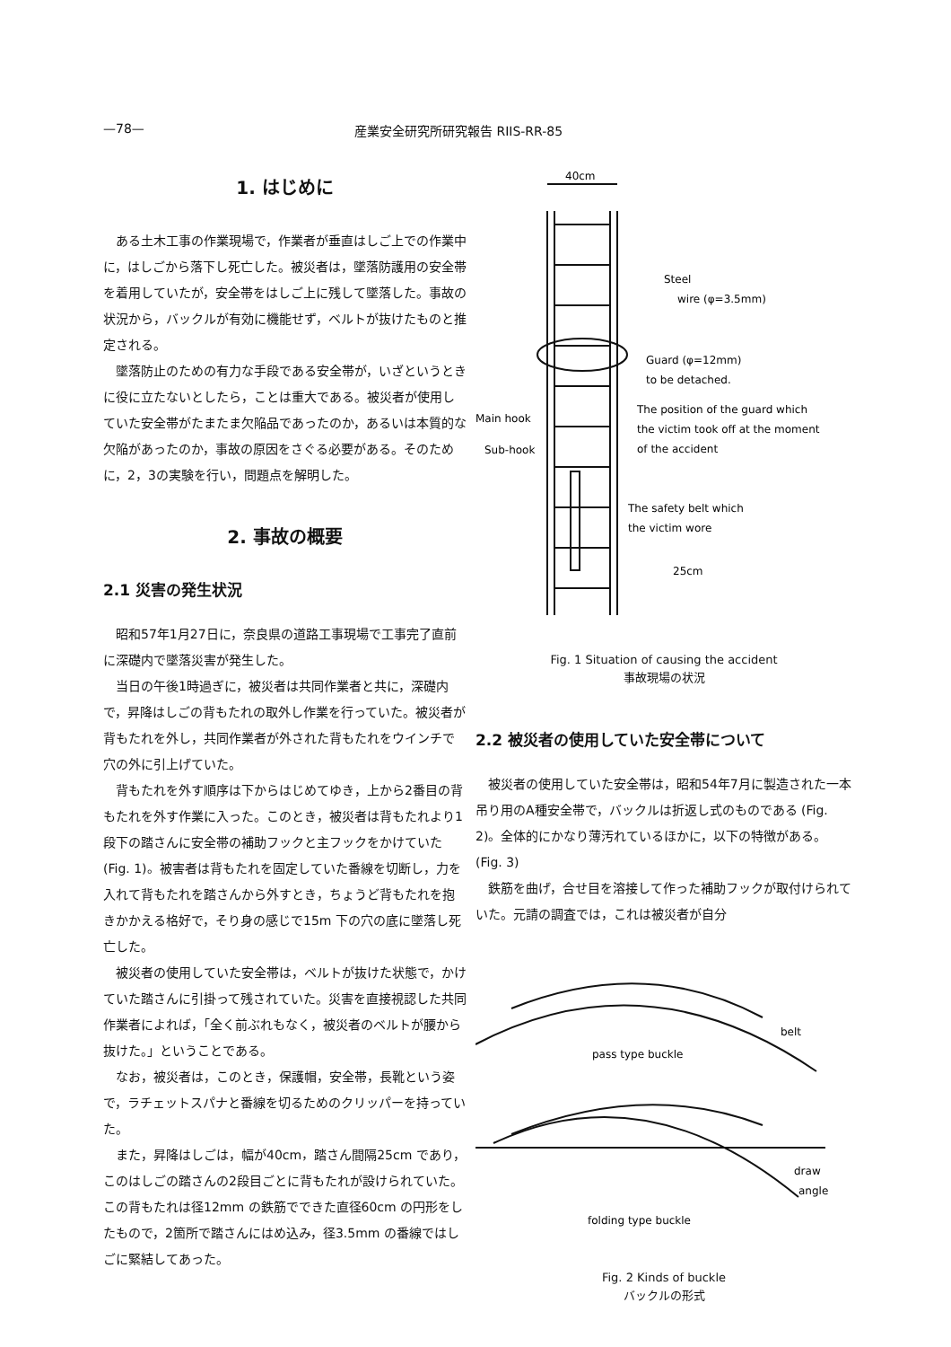—78— 産業安全研究所研究報告 RIIS-RR-85
1. はじめに
ある土木工事の作業現場で，作業者が垂直はしご上での作業中に，はしごから落下し死亡した。被災者は，墜落防護用の安全帯を着用していたが，安全帯をはしご上に残して墜落した。事故の状況から，バックルが有効に機能せず，ベルトが抜けたものと推定される。
墜落防止のための有力な手段である安全帯が，いざというときに役に立たないとしたら，ことは重大である。被災者が使用していた安全帯がたまたま欠陥品であったのか，あるいは本質的な欠陥があったのか，事故の原因をさぐる必要がある。そのために，2，3の実験を行い，問題点を解明した。
2. 事故の概要
2.1 災害の発生状況
昭和57年1月27日に，奈良県の道路工事現場で工事完了直前に深礎内で墜落災害が発生した。
当日の午後1時過ぎに，被災者は共同作業者と共に，深礎内で，昇降はしごの背もたれの取外し作業を行っていた。被災者が背もたれを外し，共同作業者が外された背もたれをウインチで穴の外に引上げていた。
背もたれを外す順序は下からはじめてゆき，上から2番目の背もたれを外す作業に入った。このとき，被災者は背もたれより1段下の踏さんに安全帯の補助フックと主フックをかけていた (Fig. 1)。被害者は背もたれを固定していた番線を切断し，力を入れて背もたれを踏さんから外すとき，ちょうど背もたれを抱きかかえる格好で，そり身の感じで15m 下の穴の底に墜落し死亡した。
被災者の使用していた安全帯は，ベルトが抜けた状態で，かけていた踏さんに引掛って残されていた。災害を直接視認した共同作業者によれば，「全く前ぶれもなく，被災者のベルトが腰から抜けた。」ということである。
なお，被災者は，このとき，保護帽，安全帯，長靴という姿で，ラチェットスパナと番線を切るためのクリッパーを持っていた。
また，昇降はしごは，幅が40cm，踏さん間隔25cm であり，このはしごの踏さんの2段目ごとに背もたれが設けられていた。この背もたれは径12mm の鉄筋でできた直径60cm の円形をしたもので，2箇所で踏さんにはめ込み，径3.5mm の番線ではしごに緊結してあった。
40cm
Steel
wire (φ=3.5mm)
Guard (φ=12mm)
to be detached.
The position of the guard which
the victim took off at the moment
of the accident
Main hook
Sub-hook
The safety belt which
the victim wore
25cm
Fig. 1 Situation of causing the accident
事故現場の状況
2.2 被災者の使用していた安全帯について
被災者の使用していた安全帯は，昭和54年7月に製造された一本吊り用のA種安全帯で，バックルは折返し式のものである (Fig. 2)。全体的にかなり薄汚れているほかに，以下の特徴がある。(Fig. 3)
鉄筋を曲げ，合せ目を溶接して作った補助フックが取付けられていた。元請の調査では，これは被災者が自分
belt
pass type buckle
draw
angle
folding type buckle
Fig. 2 Kinds of buckle
バックルの形式